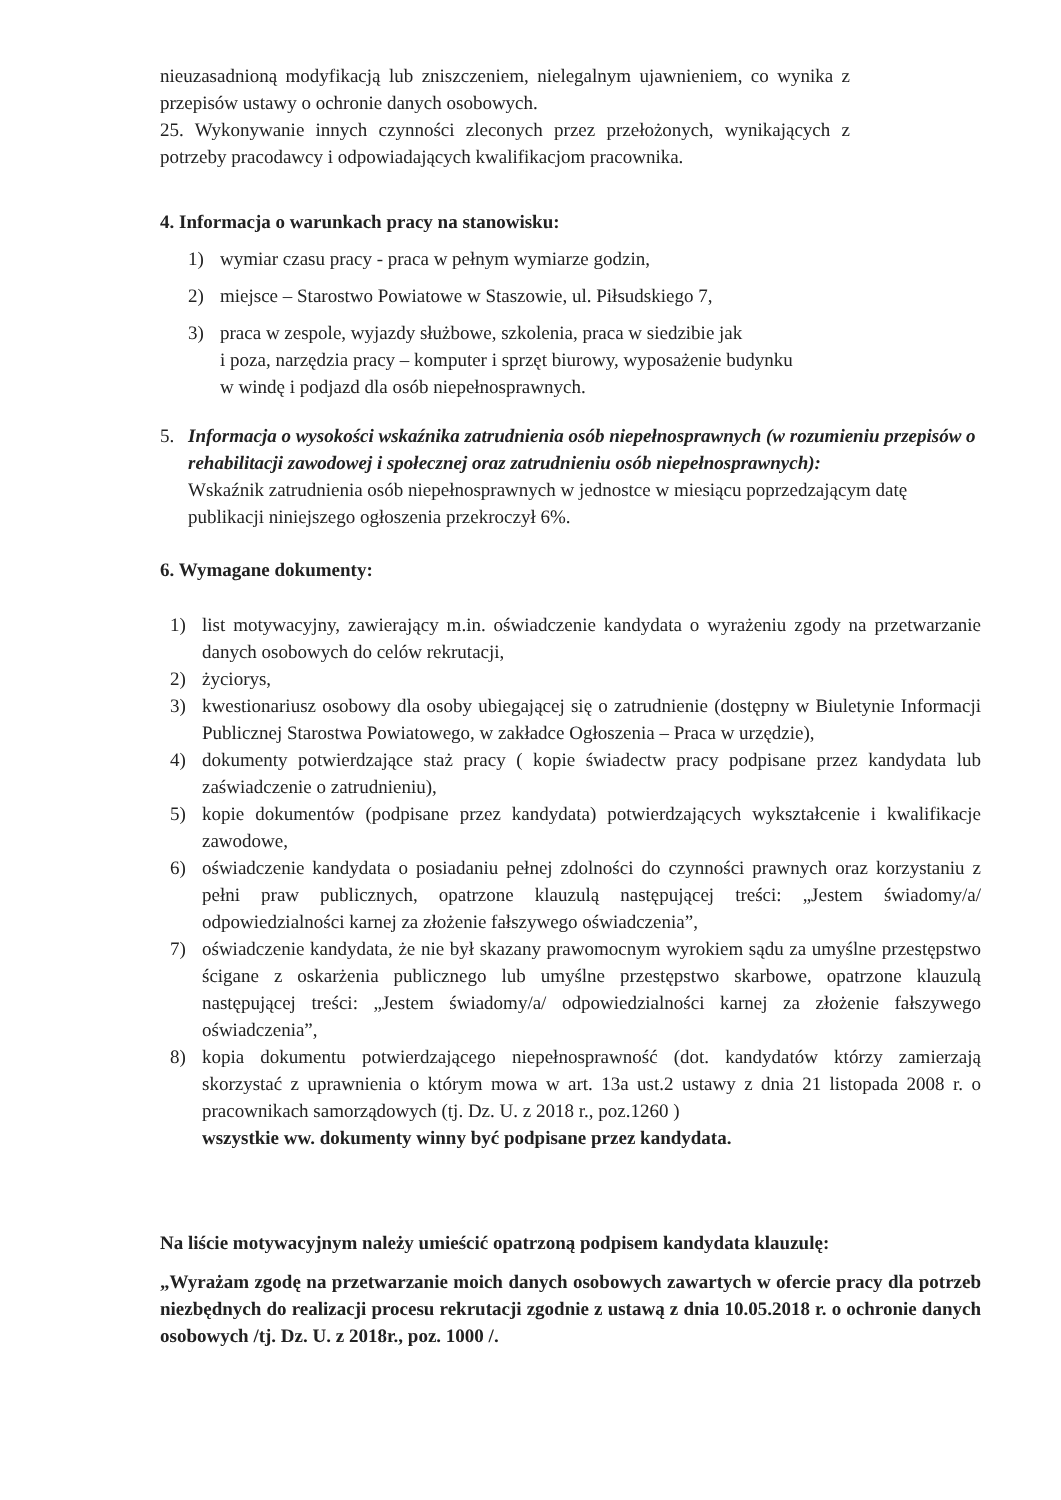nieuzasadnioną modyfikacją lub zniszczeniem, nielegalnym ujawnieniem, co wynika z przepisów ustawy o ochronie danych osobowych.
25. Wykonywanie innych czynności zleconych przez przełożonych, wynikających z potrzeby pracodawcy i odpowiadających kwalifikacjom pracownika.
4. Informacja o warunkach pracy na stanowisku:
1) wymiar czasu pracy - praca w pełnym wymiarze godzin,
2) miejsce – Starostwo Powiatowe w Staszowie, ul. Piłsudskiego 7,
3) praca w zespole, wyjazdy służbowe, szkolenia, praca w siedzibie jak
i poza, narzędzia pracy – komputer i sprzęt biurowy, wyposażenie budynku
w windę i podjazd dla osób niepełnosprawnych.
5. Informacja o wysokości wskaźnika zatrudnienia osób niepełnosprawnych (w rozumieniu przepisów o rehabilitacji zawodowej i społecznej oraz zatrudnieniu osób niepełnosprawnych):
Wskaźnik zatrudnienia osób niepełnosprawnych w jednostce w miesiącu poprzedzającym datę publikacji niniejszego ogłoszenia przekroczył 6%.
6. Wymagane dokumenty:
1) list motywacyjny, zawierający m.in. oświadczenie kandydata o wyrażeniu zgody na przetwarzanie danych osobowych do celów rekrutacji,
2) życiorys,
3) kwestionariusz osobowy dla osoby ubiegającej się o zatrudnienie (dostępny w Biuletynie Informacji Publicznej Starostwa Powiatowego, w zakładce Ogłoszenia – Praca w urzędzie),
4) dokumenty potwierdzające staż pracy ( kopie świadectw pracy podpisane przez kandydata lub zaświadczenie o zatrudnieniu),
5) kopie dokumentów (podpisane przez kandydata) potwierdzających wykształcenie i kwalifikacje zawodowe,
6) oświadczenie kandydata o posiadaniu pełnej zdolności do czynności prawnych oraz korzystaniu z pełni praw publicznych, opatrzone klauzulą następującej treści: „Jestem świadomy/a/ odpowiedzialności karnej za złożenie fałszywego oświadczenia”,
7) oświadczenie kandydata, że nie był skazany prawomocnym wyrokiem sądu za umyślne przestępstwo ścigane z oskarżenia publicznego lub umyślne przestępstwo skarbowe, opatrzone klauzulą następującej treści: „Jestem świadomy/a/ odpowiedzialności karnej za złożenie fałszywego oświadczenia”,
8) kopia dokumentu potwierdzającego niepełnosprawność (dot. kandydatów którzy zamierzają skorzystać z uprawnienia o którym mowa w art. 13a ust.2 ustawy z dnia 21 listopada 2008 r. o pracownikach samorządowych (tj. Dz. U. z 2018 r., poz.1260 )
wszystkie ww. dokumenty winny być podpisane przez kandydata.
Na liście motywacyjnym należy umieścić opatrzoną podpisem kandydata klauzulę:
„Wyrażam zgodę na przetwarzanie moich danych osobowych zawartych w ofercie pracy dla potrzeb niezbędnych do realizacji procesu rekrutacji zgodnie z ustawą z dnia 10.05.2018 r. o ochronie danych osobowych /tj. Dz. U. z 2018r., poz. 1000 /.